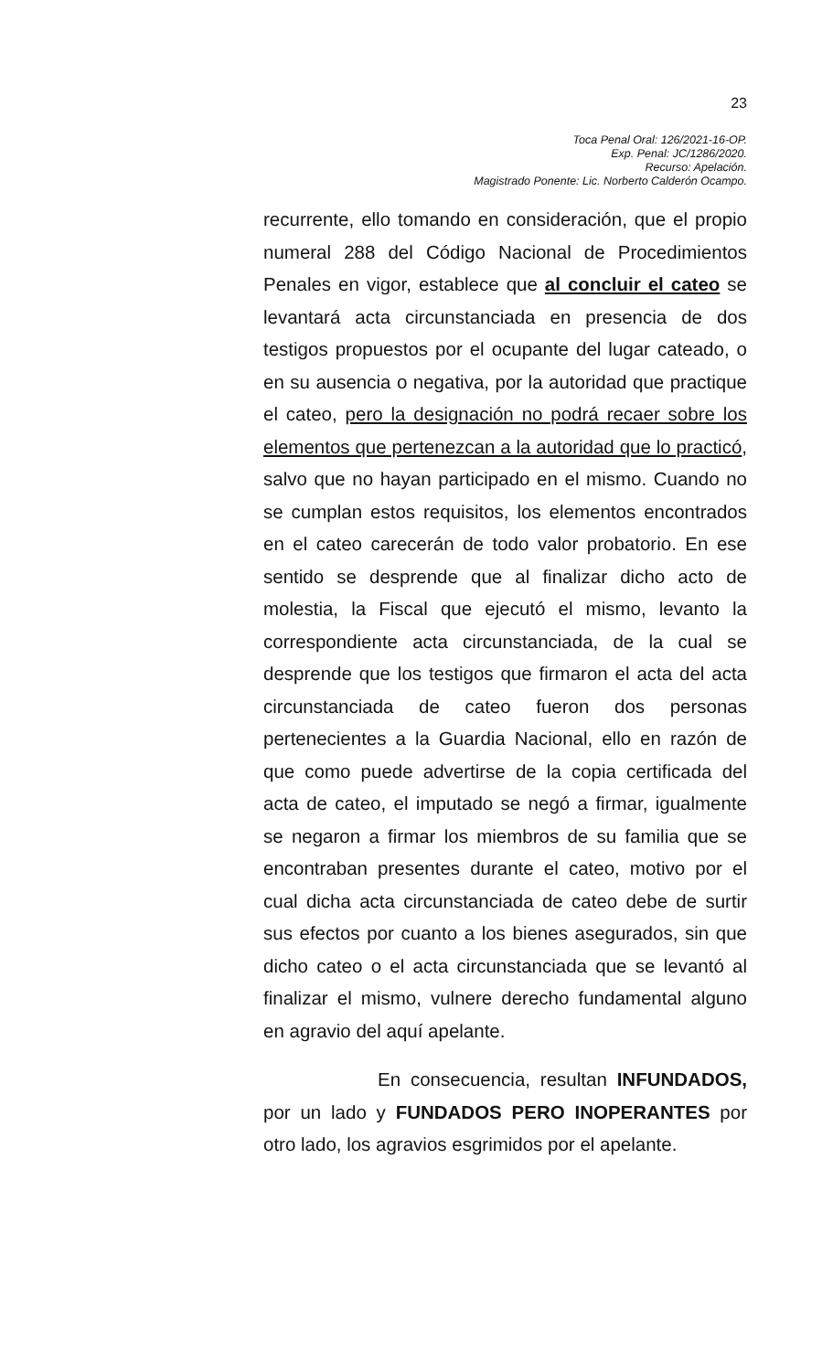23
Toca Penal Oral: 126/2021-16-OP.
Exp. Penal: JC/1286/2020.
Recurso: Apelación.
Magistrado Ponente: Lic. Norberto Calderón Ocampo.
recurrente, ello tomando en consideración, que el propio numeral 288 del Código Nacional de Procedimientos Penales en vigor, establece que al concluir el cateo se levantará acta circunstanciada en presencia de dos testigos propuestos por el ocupante del lugar cateado, o en su ausencia o negativa, por la autoridad que practique el cateo, pero la designación no podrá recaer sobre los elementos que pertenezcan a la autoridad que lo practicó, salvo que no hayan participado en el mismo. Cuando no se cumplan estos requisitos, los elementos encontrados en el cateo carecerán de todo valor probatorio. En ese sentido se desprende que al finalizar dicho acto de molestia, la Fiscal que ejecutó el mismo, levanto la correspondiente acta circunstanciada, de la cual se desprende que los testigos que firmaron el acta del acta circunstanciada de cateo fueron dos personas pertenecientes a la Guardia Nacional, ello en razón de que como puede advertirse de la copia certificada del acta de cateo, el imputado se negó a firmar, igualmente se negaron a firmar los miembros de su familia que se encontraban presentes durante el cateo, motivo por el cual dicha acta circunstanciada de cateo debe de surtir sus efectos por cuanto a los bienes asegurados, sin que dicho cateo o el acta circunstanciada que se levantó al finalizar el mismo, vulnere derecho fundamental alguno en agravio del aquí apelante.
En consecuencia, resultan INFUNDADOS, por un lado y FUNDADOS PERO INOPERANTES por otro lado, los agravios esgrimidos por el apelante.